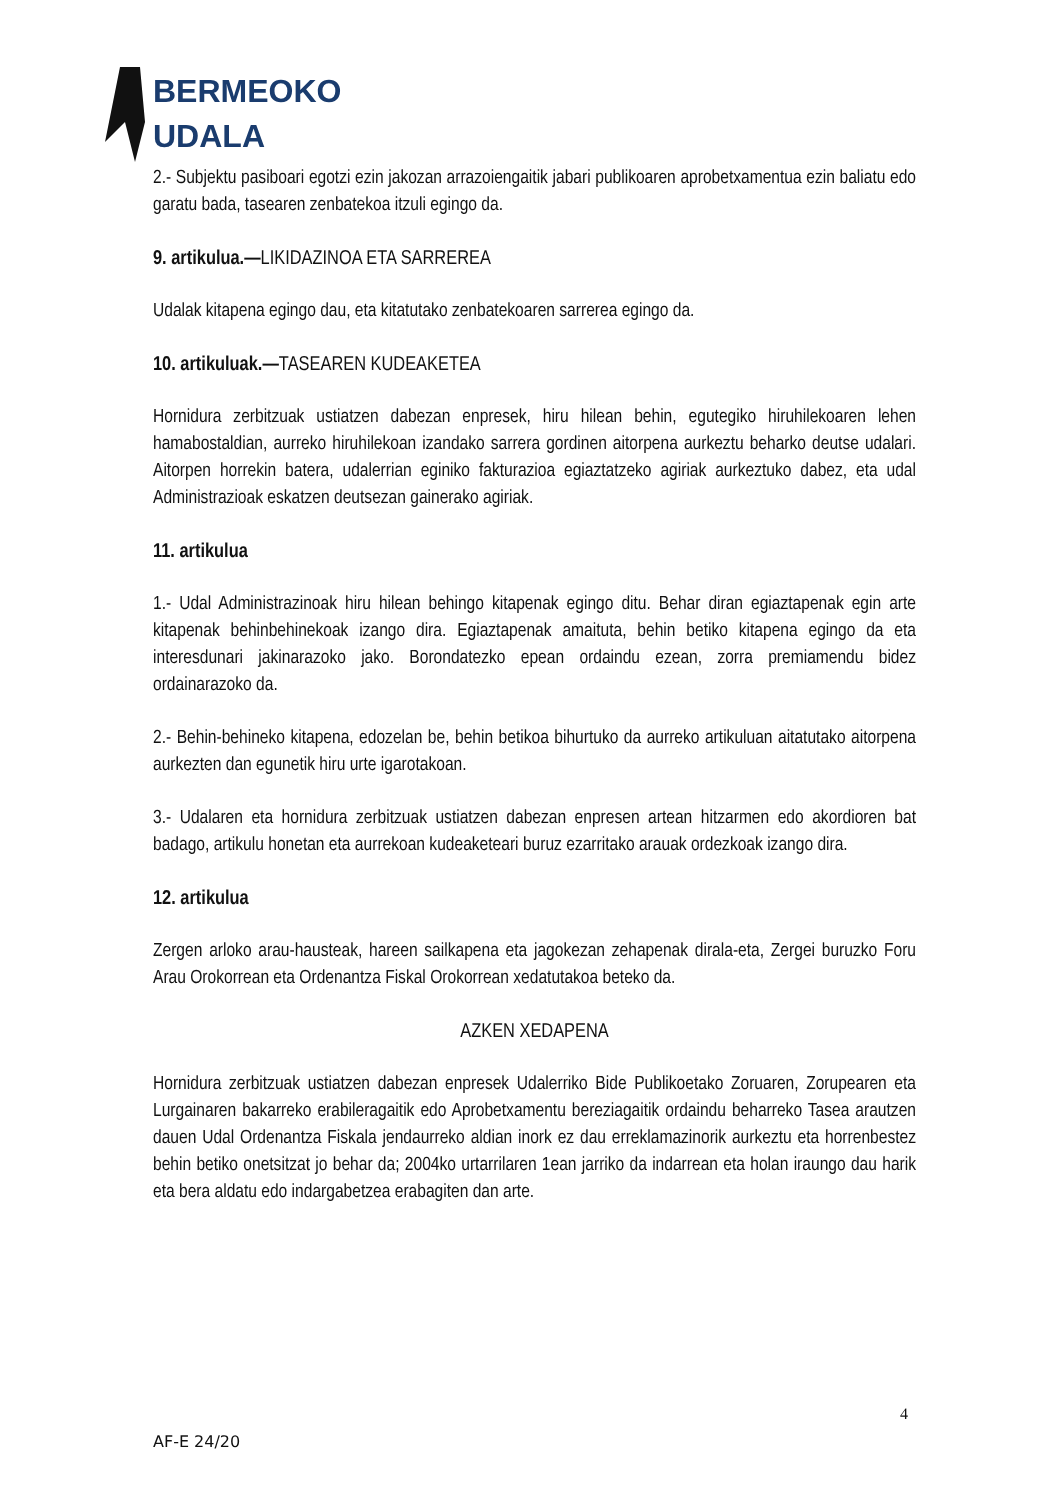BERMEOKO
UDALA
2.- Subjektu pasiboari egotzi ezin jakozan arrazoiengaitik jabari publikoaren aprobetxamentua ezin baliatu edo garatu bada, tasearen zenbatekoa itzuli egingo da.
9. artikulua.—LIKIDAZINOA ETA SARREREA
Udalak kitapena egingo dau, eta kitatutako zenbatekoaren sarrerea egingo da.
10. artikuluak.—TASEAREN KUDEAKETEA
Hornidura zerbitzuak ustiatzen dabezan enpresek, hiru hilean behin, egutegiko hiruhilekoaren lehen hamabostaldian, aurreko hiruhilekoan izandako sarrera gordinen aitorpena aurkeztu beharko deutse udalari. Aitorpen horrekin batera, udalerrian eginiko fakturazioa egiaztatzeko agiriak aurkeztuko dabez, eta udal Administrazioak eskatzen deutsezan gainerako agiriak.
11. artikulua
1.- Udal Administrazinoak hiru hilean behingo kitapenak egingo ditu. Behar diran egiaztapenak egin arte kitapenak behinbehinekoak izango dira. Egiaztapenak amaituta, behin betiko kitapena egingo da eta interesdunari jakinarazoko jako. Borondatezko epean ordaindu ezean, zorra premiamendu bidez ordainarazoko da.
2.- Behin-behineko kitapena, edozelan be, behin betikoa bihurtuko da aurreko artikuluan aitatutako aitorpena aurkezten dan egunetik hiru urte igarotakoan.
3.- Udalaren eta hornidura zerbitzuak ustiatzen dabezan enpresen artean hitzarmen edo akordioren bat badago, artikulu honetan eta aurrekoan kudeaketeari buruz ezarritako arauak ordezkoak izango dira.
12. artikulua
Zergen arloko arau-hausteak, hareen sailkapena eta jagokezan zehapenak dirala-eta, Zergei buruzko Foru Arau Orokorrean eta Ordenantza Fiskal Orokorrean xedatutakoa beteko da.
AZKEN XEDAPENA
Hornidura zerbitzuak ustiatzen dabezan enpresek Udalerriko Bide Publikoetako Zoruaren, Zorupearen eta Lurgainaren bakarreko erabileragaitik edo Aprobetxamentu bereziagaitik ordaindu beharreko Tasea arautzen dauen Udal Ordenantza Fiskala jendaurreko aldian inork ez dau erreklamazinorik aurkeztu eta horrenbestez behin betiko onetsitzat jo behar da; 2004ko urtarrilaren 1ean jarriko da indarrean eta holan iraungo dau harik eta bera aldatu edo indargabetzea erabagiten dan arte.
4
AF-E 24/20